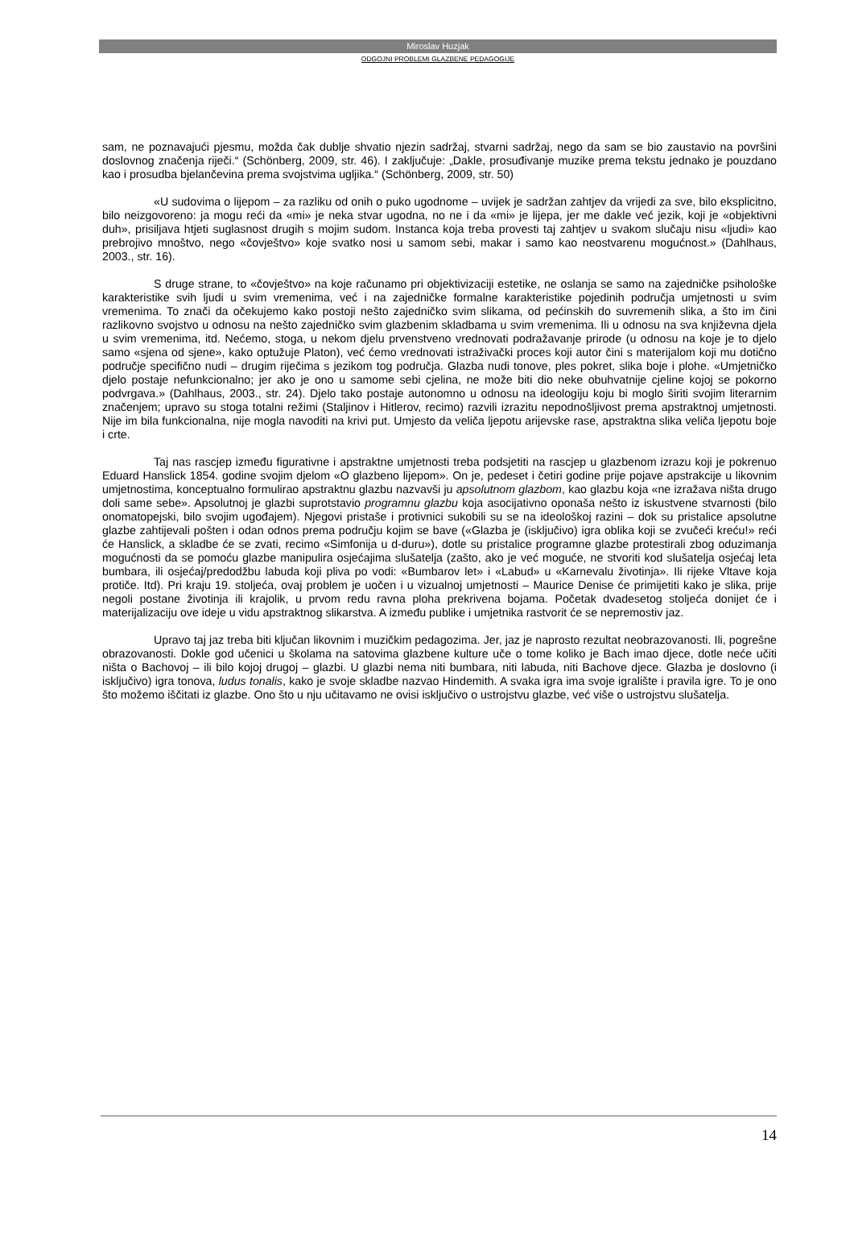Miroslav Huzjak
ODGOJNI PROBLEMI GLAZBENE PEDAGOGIJE
sam, ne poznavajući pjesmu, možda čak dublje shvatio njezin sadržaj, stvarni sadržaj, nego da sam se bio zaustavio na površini doslovnog značenja riječi.“ (Schönberg, 2009, str. 46). I zaključuje: „Dakle, prosuđivanje muzike prema tekstu jednako je pouzdano kao i prosudba bjelančevina prema svojstvima ugljika.“ (Schönberg, 2009, str. 50)
«U sudovima o lijepom – za razliku od onih o puko ugodnome – uvijek je sadržan zahtjev da vrijedi za sve, bilo eksplicitno, bilo neizgovoreno: ja mogu reći da «mi» je neka stvar ugodna, no ne i da «mi» je lijepa, jer me dakle već jezik, koji je «objektivni duh», prisiljava htjeti suglasnost drugih s mojim sudom. Instanca koja treba provesti taj zahtjev u svakom slučaju nisu «ljudi» kao prebrojivo mnoštvo, nego «čovještvo» koje svatko nosi u samom sebi, makar i samo kao neostvarenu mogućnost.» (Dahlhaus, 2003., str. 16).
S druge strane, to «čovještvo» na koje računamo pri objektivizaciji estetike, ne oslanja se samo na zajedničke psihološke karakteristike svih ljudi u svim vremenima, već i na zajedničke formalne karakteristike pojedinih područja umjetnosti u svim vremenima. To znači da očekujemo kako postoji nešto zajedničko svim slikama, od pećinskih do suvremenih slika, a što im čini razlikovno svojstvo u odnosu na nešto zajedničko svim glazbenim skladbama u svim vremenima. Ili u odnosu na sva književna djela u svim vremenima, itd. Nećemo, stoga, u nekom djelu prvenstveno vrednovati podražavanje prirode (u odnosu na koje je to djelo samo «sjena od sjene», kako optužuje Platon), već ćemo vrednovati istraživački proces koji autor čini s materijalom koji mu dotično područje specifično nudi – drugim riječima s jezikom tog područja. Glazba nudi tonove, ples pokret, slika boje i plohe. «Umjetničko djelo postaje nefunkcionalno; jer ako je ono u samome sebi cjelina, ne može biti dio neke obuhvatnije cjeline kojoj se pokorno podvrgava.» (Dahlhaus, 2003., str. 24). Djelo tako postaje autonomno u odnosu na ideologiju koju bi moglo širiti svojim literarnim značenjem; upravo su stoga totalni režimi (Staljinov i Hitlerov, recimo) razvili izrazitu nepodnošljivost prema apstraktnoj umjetnosti. Nije im bila funkcionalna, nije mogla navoditi na krivi put. Umjesto da veliča ljepotu arijevske rase, apstraktna slika veliča ljepotu boje i crte.
Taj nas rascjep između figurativne i apstraktne umjetnosti treba podsjetiti na rascjep u glazbenom izrazu koji je pokrenuo Eduard Hanslick 1854. godine svojim djelom «O glazbeno lijepom». On je, pedeset i četiri godine prije pojave apstrakcije u likovnim umjetnostima, konceptualno formulirao apstraktnu glazbu nazvavši ju apsolutnom glazbom, kao glazbu koja «ne izražava ništa drugo doli same sebe». Apsolutnoj je glazbi suprotstavio programnu glazbu koja asocijativno oponaša nešto iz iskustvene stvarnosti (bilo onomatopejski, bilo svojim ugođajem). Njegovi pristaše i protivnici sukobili su se na ideološkoj razini – dok su pristalice apsolutne glazbe zahtijevali pošten i odan odnos prema području kojim se bave («Glazba je (isključivo) igra oblika koji se zvučeći kreću!» reći će Hanslick, a skladbe će se zvati, recimo «Simfonija u d-duru»), dotle su pristalice programne glazbe protestirali zbog oduzimanja mogućnosti da se pomoću glazbe manipulira osjećajima slušatelja (zašto, ako je već moguće, ne stvoriti kod slušatelja osjećaj leta bumbara, ili osjećaj/predodžbu labuda koji pliva po vodi: «Bumbarov let» i «Labud» u «Karnevalu životinja». Ili rijeke Vltave koja protiče. Itd). Pri kraju 19. stoljeća, ovaj problem je uočen i u vizualnoj umjetnosti – Maurice Denise će primijetiti kako je slika, prije negoli postane životinja ili krajolik, u prvom redu ravna ploha prekrivena bojama. Početak dvadesetog stoljeća donijet će i materijalizaciju ove ideje u vidu apstraktnog slikarstva. A između publike i umjetnika rastvorit će se nepremostiv jaz.
Upravo taj jaz treba biti ključan likovnim i muzičkim pedagozima. Jer, jaz je naprosto rezultat neobrazovanosti. Ili, pogrešne obrazovanosti. Dokle god učenici u školama na satovima glazbene kulture uče o tome koliko je Bach imao djece, dotle neće učiti ništa o Bachovoj – ili bilo kojoj drugoj – glazbi. U glazbi nema niti bumbara, niti labuda, niti Bachove djece. Glazba je doslovno (i isključivo) igra tonova, ludus tonalis, kako je svoje skladbe nazvao Hindemith. A svaka igra ima svoje igralište i pravila igre. To je ono što možemo iščitati iz glazbe. Ono što u nju učitavamo ne ovisi isključivo o ustrojstvu glazbe, već više o ustrojstvu slušatelja.
14